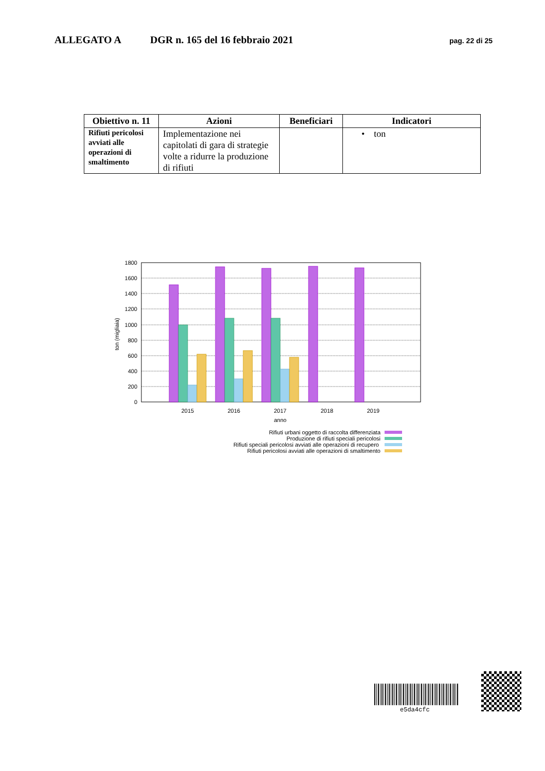ALLEGATO A DGR n. 165 del 16 febbraio 2021 pag. 22 di 25
| Obiettivo n. 11 | Azioni | Beneficiari | Indicatori |
| --- | --- | --- | --- |
| Rifiuti pericolosi avviati alle operazioni di smaltimento | Implementazione nei capitolati di gara di strategie volte a ridurre la produzione di rifiuti | | • ton |
1800
1600
1400
1200
1000
800
600
400
200
0
ton (migliaia)
2015
2016
2017
2018
2019
anno
Rifiuti urbani oggetto di raccolta differenziata
Produzione di rifiuti speciali pericolosi
Rifiuti speciali pericolosi avviati alle operazioni di recupero
Rifiuti pericolosi avviati alle operazioni di smaltimento
e5da4cfc